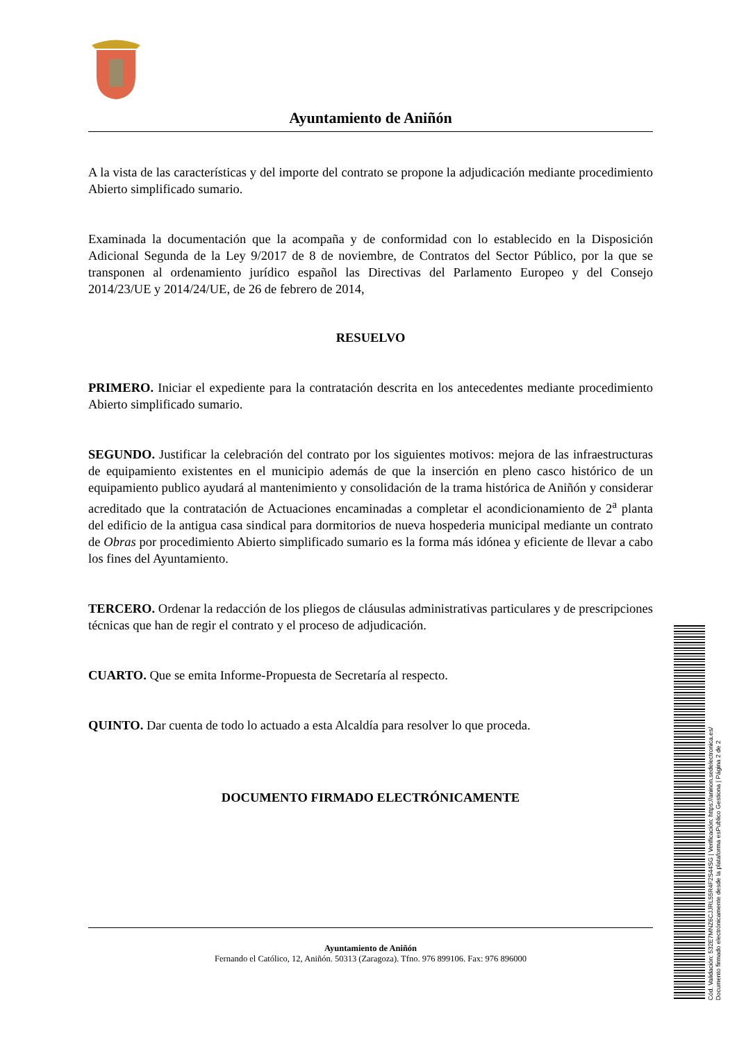Ayuntamiento de Aniñón
A la vista de las características y del importe del contrato se propone la adjudicación mediante procedimiento Abierto simplificado sumario.
Examinada la documentación que la acompaña y de conformidad con lo establecido en la Disposición Adicional Segunda de la Ley 9/2017 de 8 de noviembre, de Contratos del Sector Público, por la que se transponen al ordenamiento jurídico español las Directivas del Parlamento Europeo y del Consejo 2014/23/UE y 2014/24/UE, de 26 de febrero de 2014,
RESUELVO
PRIMERO. Iniciar el expediente para la contratación descrita en los antecedentes mediante procedimiento Abierto simplificado sumario.
SEGUNDO. Justificar la celebración del contrato por los siguientes motivos: mejora de las infraestructuras de equipamiento existentes en el municipio además de que la inserción en pleno casco histórico de un equipamiento publico ayudará al mantenimiento y consolidación de la trama histórica de Aniñón y considerar acreditado que la contratación de Actuaciones encaminadas a completar el acondicionamiento de 2<sup>a</sup> planta del edificio de la antigua casa sindical para dormitorios de nueva hospederia municipal mediante un contrato de Obras por procedimiento Abierto simplificado sumario es la forma más idónea y eficiente de llevar a cabo los fines del Ayuntamiento.
TERCERO. Ordenar la redacción de los pliegos de cláusulas administrativas particulares y de prescripciones técnicas que han de regir el contrato y el proceso de adjudicación.
CUARTO. Que se emita Informe-Propuesta de Secretaría al respecto.
QUINTO. Dar cuenta de todo lo actuado a esta Alcaldía para resolver lo que proceda.
DOCUMENTO FIRMADO ELECTRÓNICAMENTE
Ayuntamiento de Aniñón
Fernando el Católico, 12, Aniñón. 50313 (Zaragoza). Tfno. 976 899106. Fax: 976 896000
Cód. Validación: 532E7MNZ6CJJRL55R4F2S44SG | Verificación: https://aninon.sedelectronica.es/
Documento firmado electrónicamente desde la plataforma esPublico Gestiona | Página 2 de 2